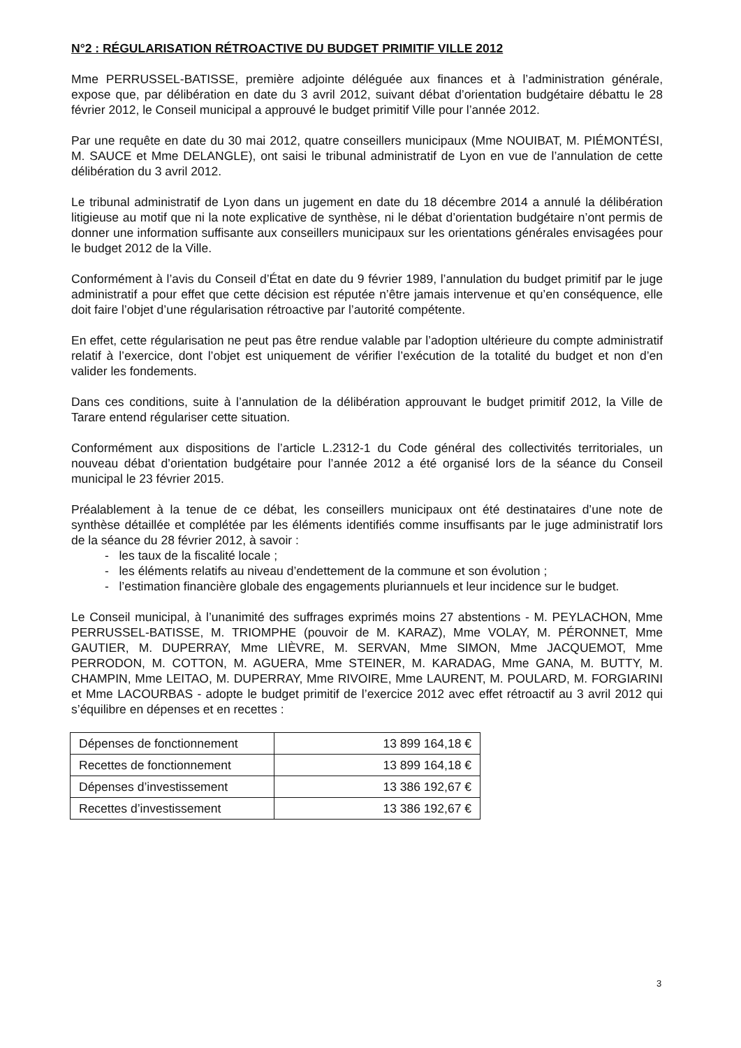N°2 : RÉGULARISATION RÉTROACTIVE DU BUDGET PRIMITIF VILLE 2012
Mme PERRUSSEL-BATISSE, première adjointe déléguée aux finances et à l’administration générale, expose que, par délibération en date du 3 avril 2012, suivant débat d’orientation budgétaire débattu le 28 février 2012, le Conseil municipal a approuvé le budget primitif Ville pour l’année 2012.
Par une requête en date du 30 mai 2012, quatre conseillers municipaux (Mme NOUIBAT, M. PIÉMONTÉSI, M. SAUCE et Mme DELANGLE), ont saisi le tribunal administratif de Lyon en vue de l’annulation de cette délibération du 3 avril 2012.
Le tribunal administratif de Lyon dans un jugement en date du 18 décembre 2014 a annulé la délibération litigieuse au motif que ni la note explicative de synthèse, ni le débat d’orientation budgétaire n’ont permis de donner une information suffisante aux conseillers municipaux sur les orientations générales envisagées pour le budget 2012 de la Ville.
Conformément à l’avis du Conseil d’État en date du 9 février 1989, l’annulation du budget primitif par le juge administratif a pour effet que cette décision est réputée n’être jamais intervenue et qu’en conséquence, elle doit faire l’objet d’une régularisation rétroactive par l’autorité compétente.
En effet, cette régularisation ne peut pas être rendue valable par l’adoption ultérieure du compte administratif relatif à l’exercice, dont l’objet est uniquement de vérifier l’exécution de la totalité du budget et non d’en valider les fondements.
Dans ces conditions, suite à l’annulation de la délibération approuvant le budget primitif 2012, la Ville de Tarare entend régulariser cette situation.
Conformément aux dispositions de l’article L.2312-1 du Code général des collectivités territoriales, un nouveau débat d’orientation budgétaire pour l’année 2012 a été organisé lors de la séance du Conseil municipal le 23 février 2015.
Préalablement à la tenue de ce débat, les conseillers municipaux ont été destinataires d’une note de synthèse détaillée et complétée par les éléments identifiés comme insuffisants par le juge administratif lors de la séance du 28 février 2012, à savoir :
- les taux de la fiscalité locale ;
- les éléments relatifs au niveau d’endettement de la commune et son évolution ;
- l’estimation financière globale des engagements pluriannuels et leur incidence sur le budget.
Le Conseil municipal, à l’unanimité des suffrages exprimés moins 27 abstentions - M. PEYLACHON, Mme PERRUSSEL-BATISSE, M. TRIOMPHE (pouvoir de M. KARAZ), Mme VOLAY, M. PÉRONNET, Mme GAUTIER, M. DUPERRAY, Mme LIÈVRE, M. SERVAN, Mme SIMON, Mme JACQUEMOT, Mme PERRODON, M. COTTON, M. AGUERA, Mme STEINER, M. KARADAG, Mme GANA, M. BUTTY, M. CHAMPIN, Mme LEITAO, M. DUPERRAY, Mme RIVOIRE, Mme LAURENT, M. POULARD, M. FORGIARINI et Mme LACOURBAS - adopte le budget primitif de l’exercice 2012 avec effet rétroactif au 3 avril 2012 qui s’équilibre en dépenses et en recettes :
| Dépenses de fonctionnement | 13 899 164,18 € |
| Recettes de fonctionnement | 13 899 164,18 € |
| Dépenses d’investissement | 13 386 192,67 € |
| Recettes d’investissement | 13 386 192,67 € |
3